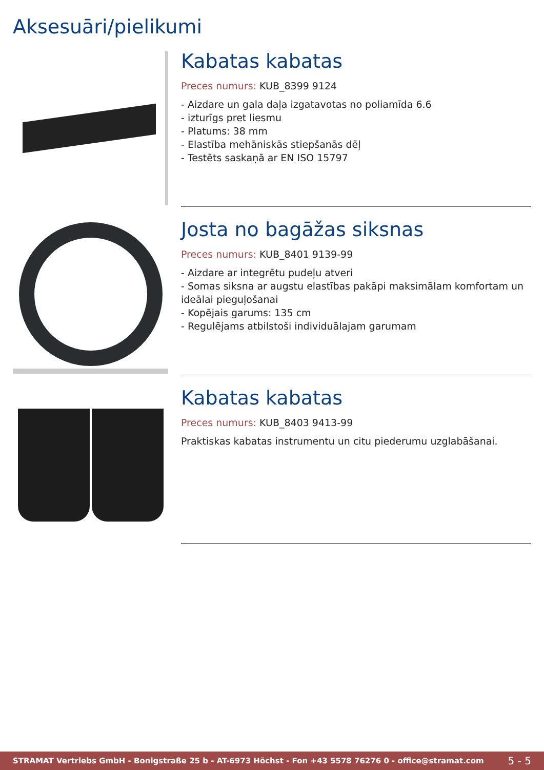Aksesuāri/pielikumi
Kabatas kabatas
Preces numurs: KUB_8399 9124
- Aizdare un gala daļa izgatavotas no poliamīda 6.6
- izturīgs pret liesmu
- Platums: 38 mm
- Elastība mehāniskās stiepšanās dēļ
- Testēts saskaņā ar EN ISO 15797
Josta no bagāžas siksnas
Preces numurs: KUB_8401 9139-99
- Aizdare ar integrētu pudeļu atveri
- Somas siksna ar augstu elastības pakāpi maksimālam komfortam un ideālai pieguļošanai
- Kopējais garums: 135 cm
- Regulējams atbilstoši individuālajam garumam
Kabatas kabatas
Preces numurs: KUB_8403 9413-99
Praktiskas kabatas instrumentu un citu piederumu uzglabāšanai.
STRAMAT Vertriebs GmbH - Bonigstraße 25 b - AT-6973 Höchst - Fon +43 5578 76276 0 - office@stramat.com 5 - 5